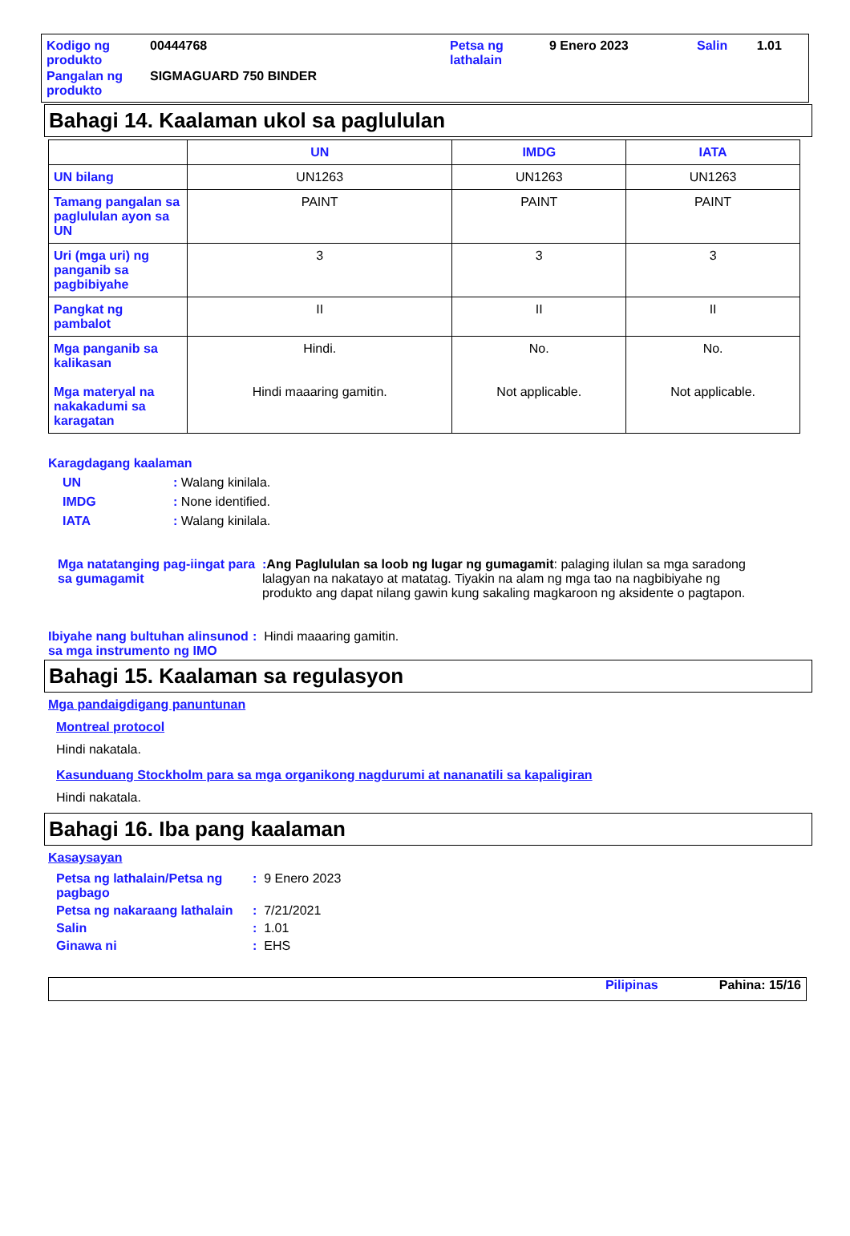| Kodigo ng produkto | 00444768 | Petsa ng lathalain | 9 Enero 2023 | Salin | 1.01 |
| Pangalan ng produkto | SIGMAGUARD 750 BINDER | | | | |
Bahagi 14. Kaalaman ukol sa paglululan
| | UN | IMDG | IATA |
| --- | --- | --- | --- |
| UN bilang | UN1263 | UN1263 | UN1263 |
| Tamang pangalan sa paglululan ayon sa UN | PAINT | PAINT | PAINT |
| Uri (mga uri) ng panganib sa pagbibiyahe | 3 | 3 | 3 |
| Pangkat ng pambalot | II | II | II |
| Mga panganib sa kalikasan Mga materyal na nakakadumi sa karagatan | Hindi. Hindi maaaring gamitin. | No. Not applicable. | No. Not applicable. |
Karagdagang kaalaman
UN: Walang kinilala.
IMDG: None identified.
IATA: Walang kinilala.
Mga natatanging pag-iingat para sa gumagamit: Ang Paglululan sa loob ng lugar ng gumagamit: palaging ilulan sa mga saradong lalagyan na nakatayo at matatag. Tiyakin na alam ng mga tao na nagbibiyahe ng produkto ang dapat nilang gawin kung sakaling magkaroon ng aksidente o pagtapon.
Ibiyahe nang bultuhan alinsunod sa mga instrumento ng IMO: Hindi maaaring gamitin.
Bahagi 15. Kaalaman sa regulasyon
Mga pandaigdigang panuntunan
Montreal protocol
Hindi nakatala.
Kasunduang Stockholm para sa mga organikong nagdurumi at nananatili sa kapaligiran
Hindi nakatala.
Bahagi 16. Iba pang kaalaman
Kasaysayan
Petsa ng lathalain/Petsa ng pagbago: 9 Enero 2023
Petsa ng nakaraang lathalain: 7/21/2021
Salin: 1.01
Ginawa ni: EHS
Pilipinas Pahina: 15/16